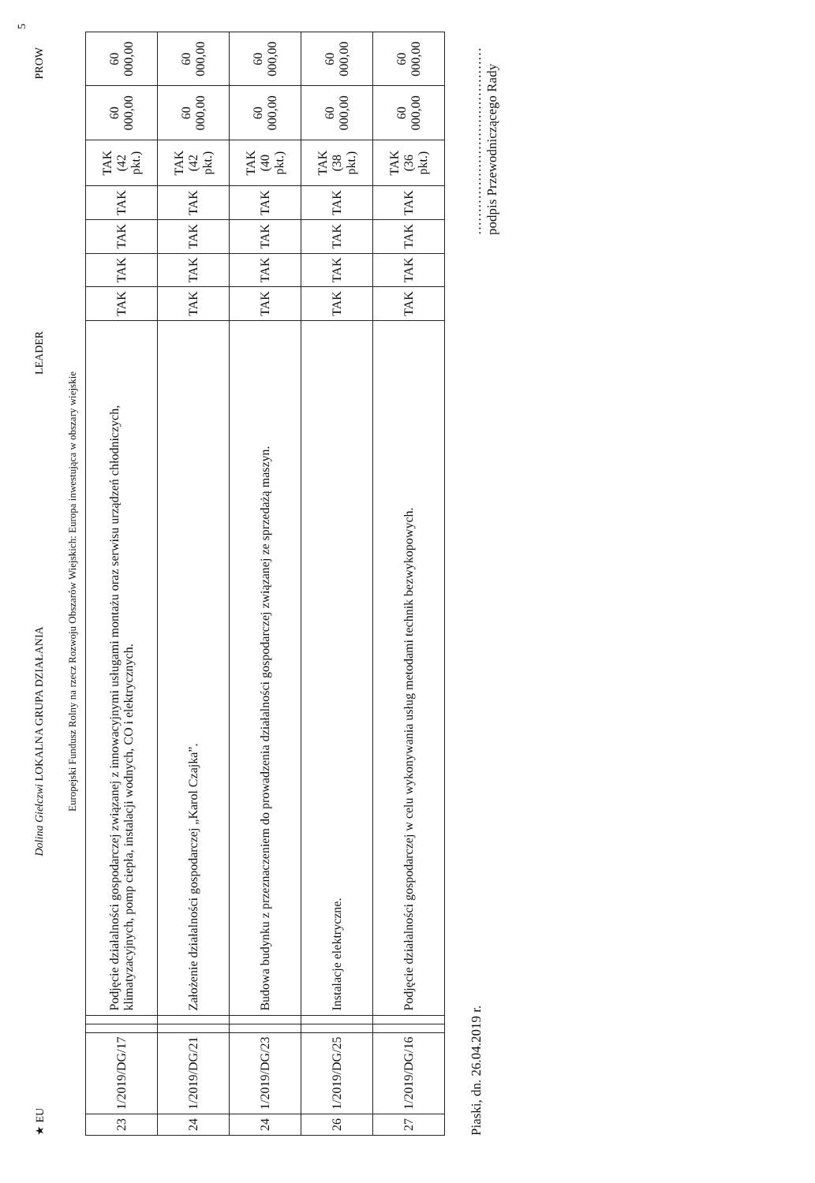★ EU Dolina Giełczwi LOKALNA GRUPA DZIAŁANIA LEADER PROW 5
Europejski Fundusz Rolny na rzecz Rozwoju Obszarów Wiejskich: Europa inwestująca w obszary wiejskie
| 23 | 1/2019/DG/17 | | | Podjęcie działalności gospodarczej związanej z innowacyjnymi usługami montażu oraz serwisu urządzeń chłodniczych, klimatyzacyjnych, pomp ciepła, instalacji wodnych, CO i elektrycznych. | TAK | TAK | TAK | TAK | TAK (42 pkt.) | 60 000,00 | 60 000,00 |
| 24 | 1/2019/DG/21 | | | Założenie działalności gospodarczej „Karol Czajka”. | TAK | TAK | TAK | TAK | TAK (42 pkt.) | 60 000,00 | 60 000,00 |
| 24 | 1/2019/DG/23 | | | Budowa budynku z przeznaczeniem do prowadzenia działalności gospodarczej związanej ze sprzedażą maszyn. | TAK | TAK | TAK | TAK | TAK (40 pkt.) | 60 000,00 | 60 000,00 |
| 26 | 1/2019/DG/25 | | | Instalacje elektryczne. | TAK | TAK | TAK | TAK | TAK (38 pkt.) | 60 000,00 | 60 000,00 |
| 27 | 1/2019/DG/16 | | | Podjęcie działalności gospodarczej w celu wykonywania usług metodami technik bezwykopowych. | TAK | TAK | TAK | TAK | TAK (36 pkt.) | 60 000,00 | 60 000,00 |
Piaski, dn. 26.04.2019 r. ……………………………………
podpis Przewodniczącego Rady